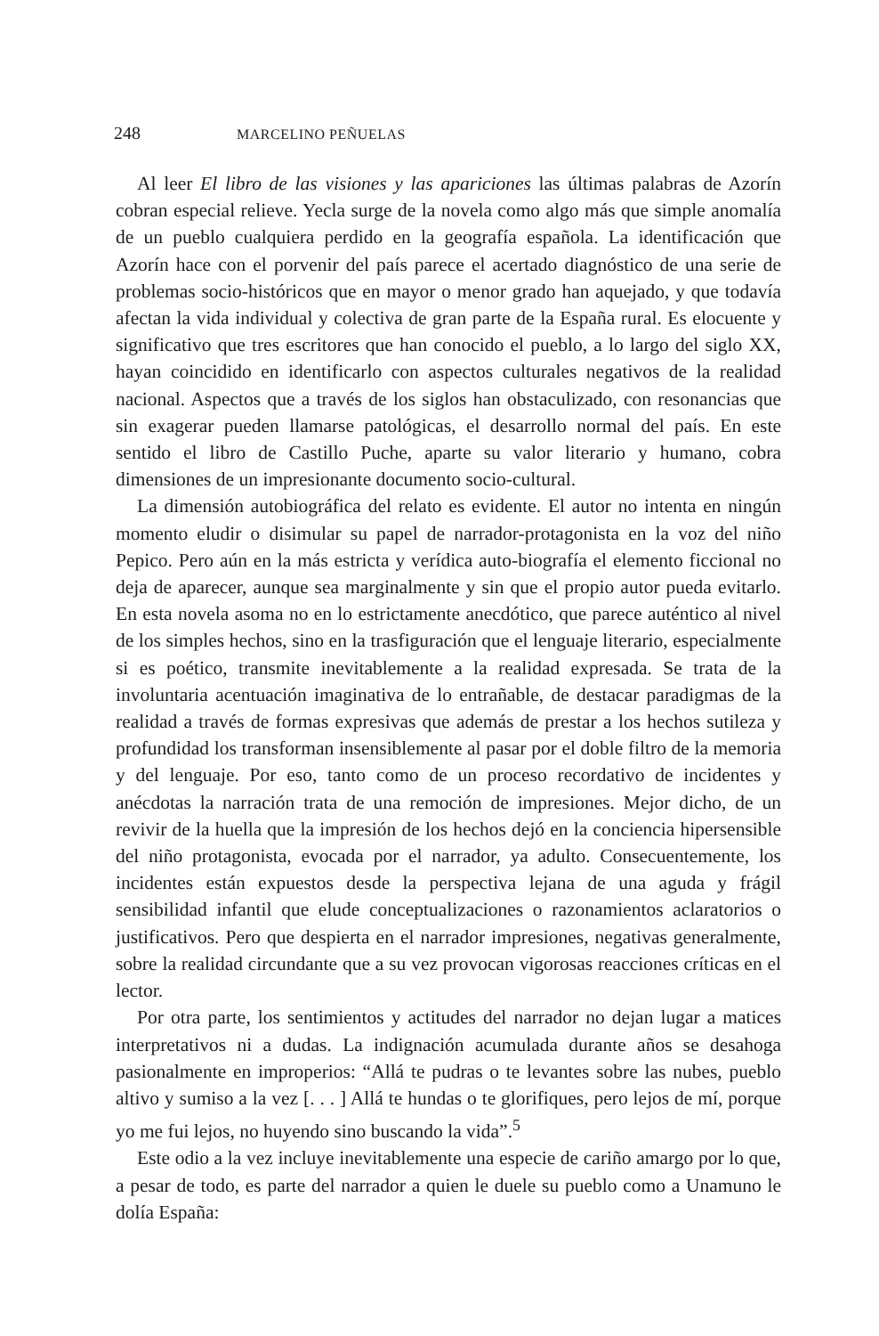248 MARCELINO PEÑUELAS
Al leer El libro de las visiones y las apariciones las últimas palabras de Azorín cobran especial relieve. Yecla surge de la novela como algo más que simple anomalía de un pueblo cualquiera perdido en la geografía española. La identificación que Azorín hace con el porvenir del país parece el acertado diagnóstico de una serie de problemas socio-históricos que en mayor o menor grado han aquejado, y que todavía afectan la vida individual y colectiva de gran parte de la España rural. Es elocuente y significativo que tres escritores que han conocido el pueblo, a lo largo del siglo XX, hayan coincidido en identificarlo con aspectos culturales negativos de la realidad nacional. Aspectos que a través de los siglos han obstaculizado, con resonancias que sin exagerar pueden llamarse patológicas, el desarrollo normal del país. En este sentido el libro de Castillo Puche, aparte su valor literario y humano, cobra dimensiones de un impresionante documento socio-cultural.
La dimensión autobiográfica del relato es evidente. El autor no intenta en ningún momento eludir o disimular su papel de narrador-protagonista en la voz del niño Pepico. Pero aún en la más estricta y verídica auto-biografía el elemento ficcional no deja de aparecer, aunque sea marginalmente y sin que el propio autor pueda evitarlo. En esta novela asoma no en lo estrictamente anecdótico, que parece auténtico al nivel de los simples hechos, sino en la trasfiguración que el lenguaje literario, especialmente si es poético, transmite inevitablemente a la realidad expresada. Se trata de la involuntaria acentuación imaginativa de lo entrañable, de destacar paradigmas de la realidad a través de formas expresivas que además de prestar a los hechos sutileza y profundidad los transforman insensiblemente al pasar por el doble filtro de la memoria y del lenguaje. Por eso, tanto como de un proceso recordativo de incidentes y anécdotas la narración trata de una remoción de impresiones. Mejor dicho, de un revivir de la huella que la impresión de los hechos dejó en la conciencia hipersensible del niño protagonista, evocada por el narrador, ya adulto. Consecuentemente, los incidentes están expuestos desde la perspectiva lejana de una aguda y frágil sensibilidad infantil que elude conceptualizaciones o razonamientos aclaratorios o justificativos. Pero que despierta en el narrador impresiones, negativas generalmente, sobre la realidad circundante que a su vez provocan vigorosas reacciones críticas en el lector.
Por otra parte, los sentimientos y actitudes del narrador no dejan lugar a matices interpretativos ni a dudas. La indignación acumulada durante años se desahoga pasionalmente en improperios: “Allá te pudras o te levantes sobre las nubes, pueblo altivo y sumiso a la vez [. . . ] Allá te hundas o te glorifiques, pero lejos de mí, porque yo me fui lejos, no huyendo sino buscando la vida”.<sup>5</sup>
Este odio a la vez incluye inevitablemente una especie de cariño amargo por lo que, a pesar de todo, es parte del narrador a quien le duele su pueblo como a Unamuno le dolía España: